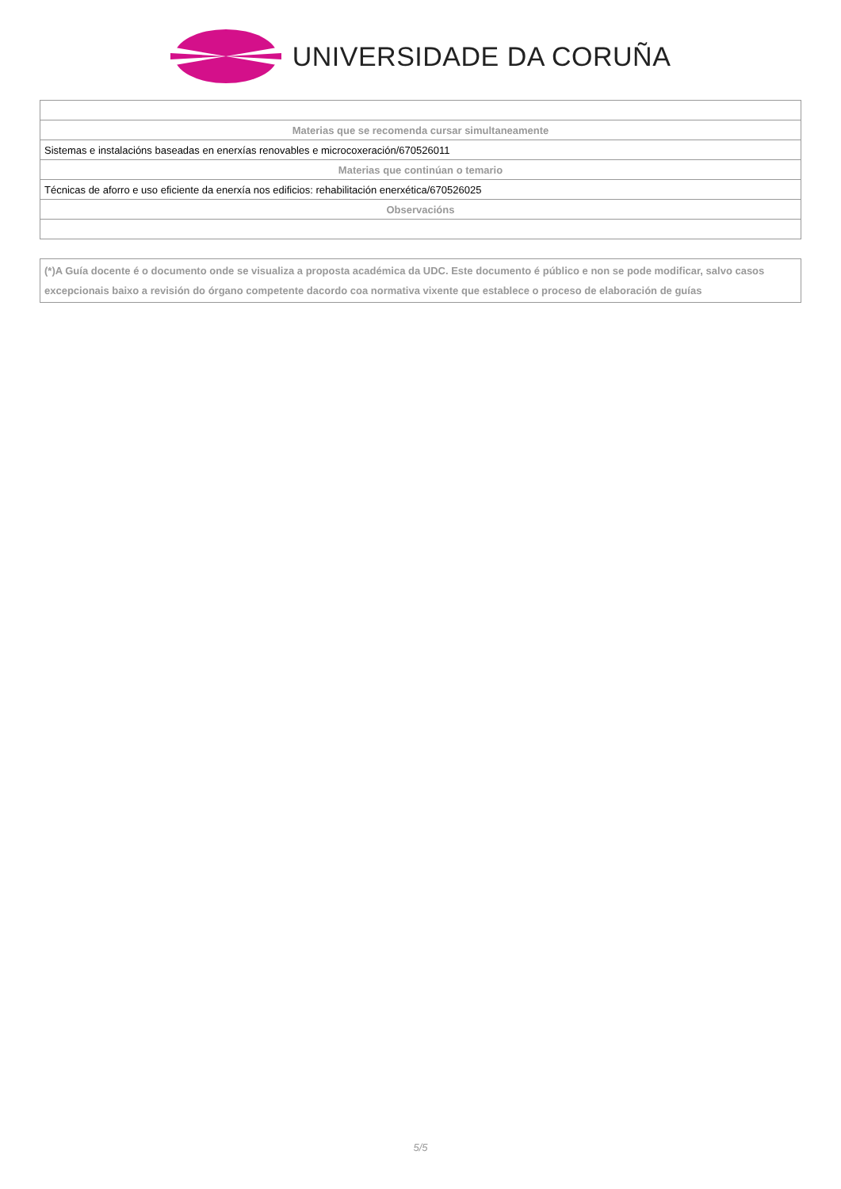UNIVERSIDADE DA CORUÑA
| Materias que se recomenda cursar simultaneamente |
| --- |
| Sistemas e instalacións baseadas en enerxías renovables e microcoxeración/670526011 |
| Materias que continúan o temario |
| Técnicas de aforro e uso eficiente da enerxía nos edificios: rehabilitación enerxética/670526025 |
| Observacións |
(*)A Guía docente é o documento onde se visualiza a proposta académica da UDC. Este documento é público e non se pode modificar, salvo casos excepcionais baixo a revisión do órgano competente dacordo coa normativa vixente que establece o proceso de elaboración de guías
5/5